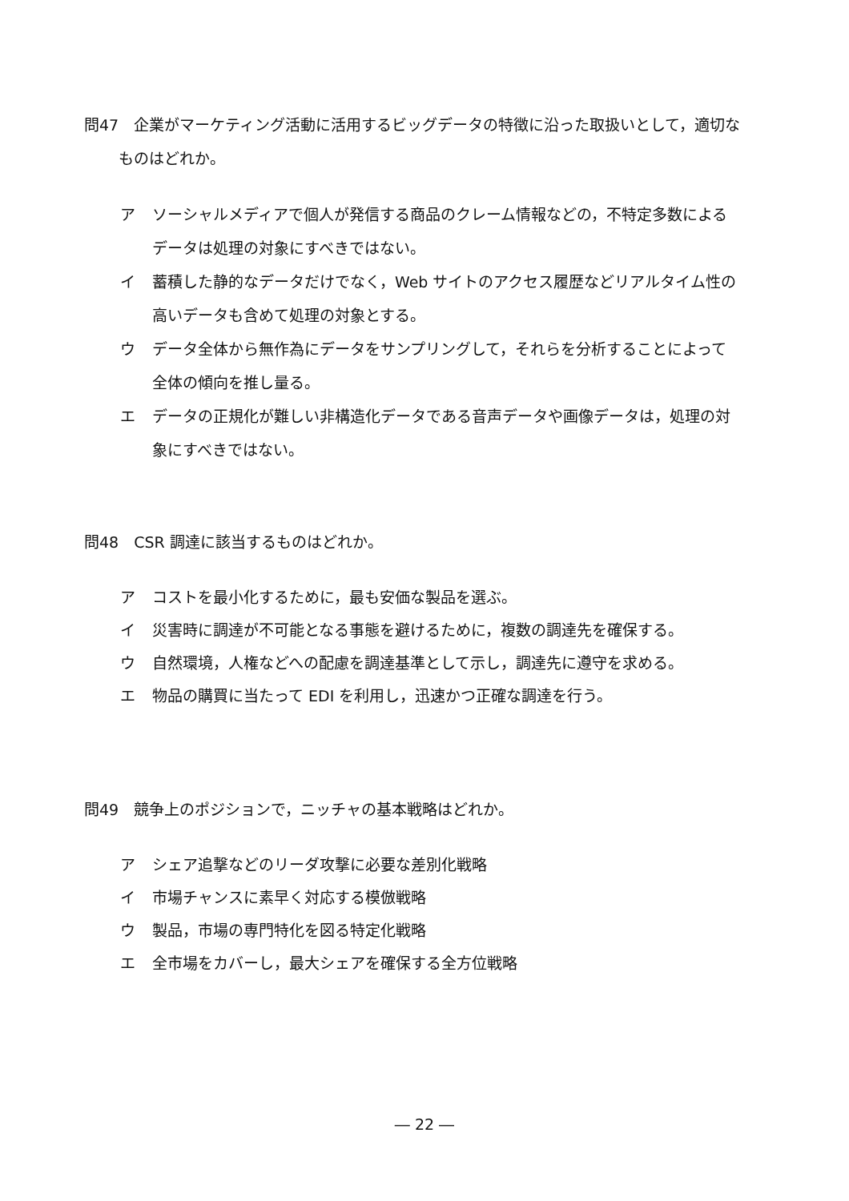問47　企業がマーケティング活動に活用するビッグデータの特徴に沿った取扱いとして，適切なものはどれか。
ア ソーシャルメディアで個人が発信する商品のクレーム情報などの，不特定多数によるデータは処理の対象にすべきではない。
イ 蓄積した静的なデータだけでなく，Web サイトのアクセス履歴などリアルタイム性の高いデータも含めて処理の対象とする。
ウ データ全体から無作為にデータをサンプリングして，それらを分析することによって全体の傾向を推し量る。
エ データの正規化が難しい非構造化データである音声データや画像データは，処理の対象にすべきではない。
問48　CSR 調達に該当するものはどれか。
ア コストを最小化するために，最も安価な製品を選ぶ。
イ 災害時に調達が不可能となる事態を避けるために，複数の調達先を確保する。
ウ 自然環境，人権などへの配慮を調達基準として示し，調達先に遵守を求める。
エ 物品の購買に当たって EDI を利用し，迅速かつ正確な調達を行う。
問49　競争上のポジションで，ニッチャの基本戦略はどれか。
ア シェア追撃などのリーダ攻撃に必要な差別化戦略
イ 市場チャンスに素早く対応する模倣戦略
ウ 製品，市場の専門特化を図る特定化戦略
エ 全市場をカバーし，最大シェアを確保する全方位戦略
― 22 ―